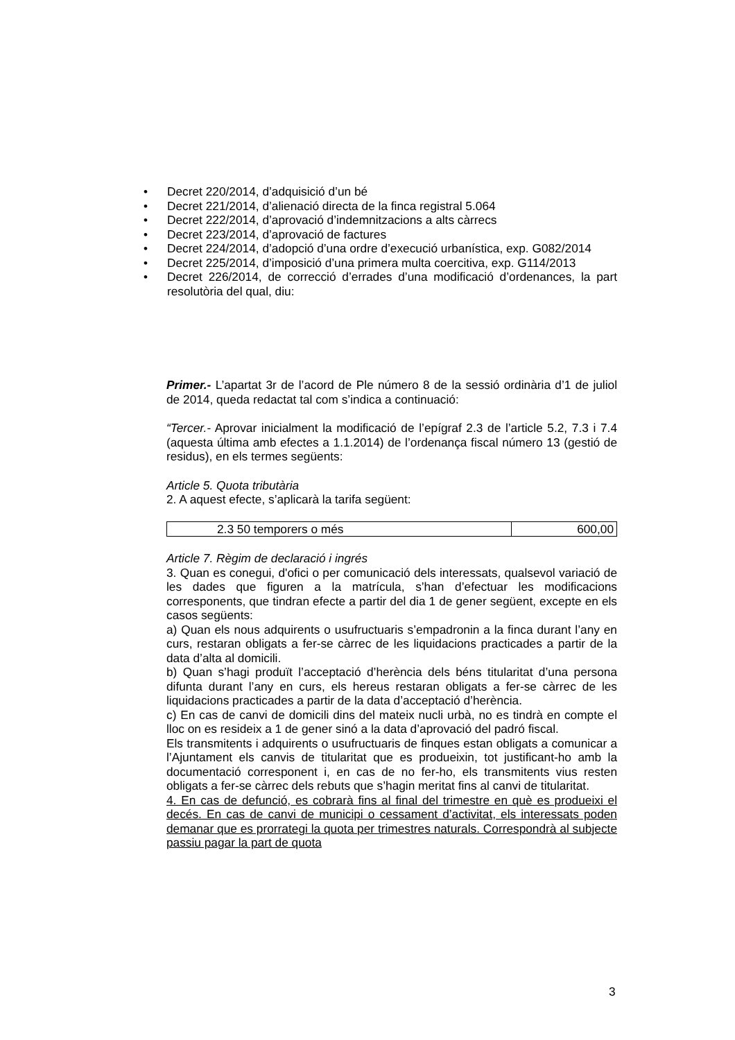• Decret 220/2014, d’adquisició d’un bé
• Decret 221/2014, d’alienació directa de la finca registral 5.064
• Decret 222/2014, d’aprovació d’indemnitzacions a alts càrrecs
• Decret 223/2014, d’aprovació de factures
• Decret 224/2014, d’adopció d’una ordre d’execució urbanística, exp. G082/2014
• Decret 225/2014, d’imposició d’una primera multa coercitiva, exp. G114/2013
• Decret 226/2014, de correcció d’errades d’una modificació d’ordenances, la part resolutòria del qual, diu:
Primer.- L’apartat 3r de l’acord de Ple número 8 de la sessió ordinària d’1 de juliol de 2014, queda redactat tal com s’indica a continuació:
“Tercer.- Aprovar inicialment la modificació de l’epígraf 2.3 de l’article 5.2, 7.3 i 7.4 (aquesta última amb efectes a 1.1.2014) de l’ordenança fiscal número 13 (gestió de residus), en els termes següents:
Article 5. Quota tributària
2. A aquest efecte, s’aplicarà la tarifa següent:
| 2.3 50 temporers o més | 600,00 |
Article 7. Règim de declaració i ingrés
3. Quan es conegui, d'ofici o per comunicació dels interessats, qualsevol variació de les dades que figuren a la matrícula, s’han d’efectuar les modificacions corresponents, que tindran efecte a partir del dia 1 de gener següent, excepte en els casos següents:
a) Quan els nous adquirents o usufructuaris s’empadronin a la finca durant l’any en curs, restaran obligats a fer-se càrrec de les liquidacions practicades a partir de la data d’alta al domicili.
b) Quan s’hagi produït l’acceptació d’herència dels béns titularitat d’una persona difunta durant l’any en curs, els hereus restaran obligats a fer-se càrrec de les liquidacions practicades a partir de la data d’acceptació d’herència.
c) En cas de canvi de domicili dins del mateix nucli urbà, no es tindrà en compte el lloc on es resideix a 1 de gener sinó a la data d’aprovació del padró fiscal.
Els transmitents i adquirents o usufructuaris de finques estan obligats a comunicar a l’Ajuntament els canvis de titularitat que es produeixin, tot justificant-ho amb la documentació corresponent i, en cas de no fer-ho, els transmitents vius resten obligats a fer-se càrrec dels rebuts que s’hagin meritat fins al canvi de titularitat.
4. En cas de defunció, es cobrarà fins al final del trimestre en què es produeixi el decés. En cas de canvi de municipi o cessament d’activitat, els interessats poden demanar que es prorrategi la quota per trimestres naturals. Correspondrà al subjecte passiu pagar la part de quota
3